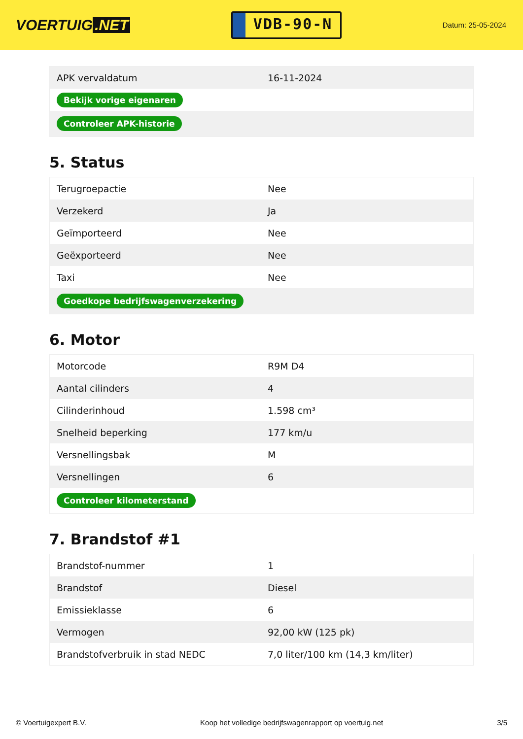VOERTUIG.NET
VDB-90-N
Datum: 25-05-2024
| APK vervaldatum | 16-11-2024 |
| Bekijk vorige eigenaren | |
| Controleer APK-historie | |
5. Status
| Terugroepactie | Nee |
| Verzekerd | Ja |
| Geïmporteerd | Nee |
| Geëxporteerd | Nee |
| Taxi | Nee |
| Goedkope bedrijfswagenverzekering | |
6. Motor
| Motorcode | R9M D4 |
| Aantal cilinders | 4 |
| Cilinderinhoud | 1.598 cm³ |
| Snelheid beperking | 177 km/u |
| Versnellingsbak | M |
| Versnellingen | 6 |
| Controleer kilometerstand | |
7. Brandstof #1
| Brandstof-nummer | 1 |
| Brandstof | Diesel |
| Emissieklasse | 6 |
| Vermogen | 92,00 kW (125 pk) |
| Brandstofverbruik in stad NEDC | 7,0 liter/100 km (14,3 km/liter) |
© Voertuigexpert B.V. Koop het volledige bedrijfswagenrapport op voertuig.net 3/5